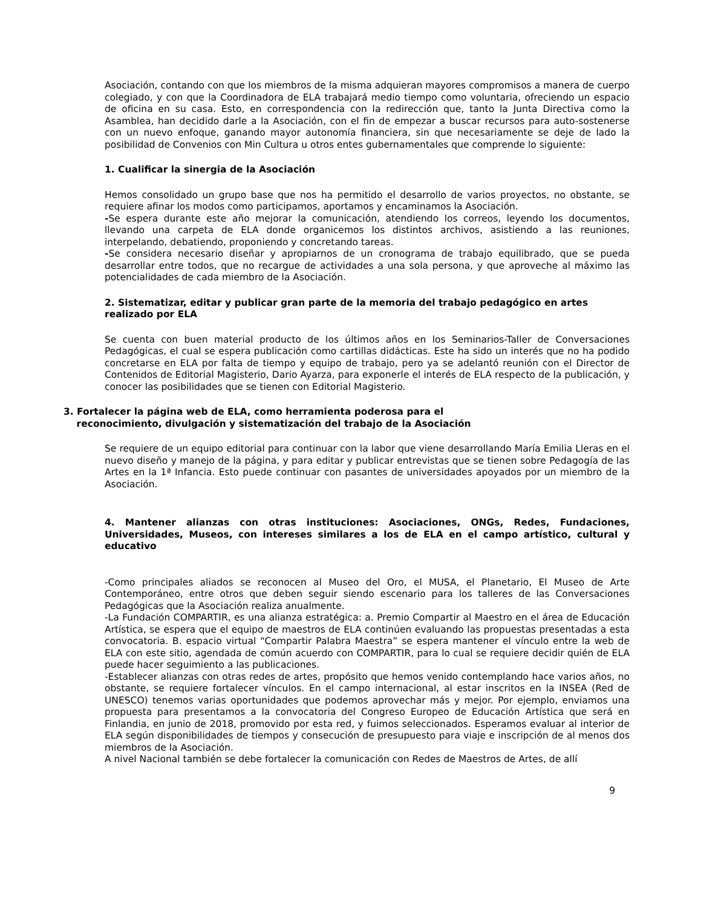Asociación, contando con que los miembros de la misma adquieran mayores compromisos a manera de cuerpo colegiado, y con que la Coordinadora de ELA trabajará medio tiempo como voluntaria, ofreciendo un espacio de oficina en su casa. Esto, en correspondencia con la redirección que, tanto la Junta Directiva como la Asamblea, han decidido darle a la Asociación, con el fin de empezar a buscar recursos para auto-sostenerse con un nuevo enfoque, ganando mayor autonomía financiera, sin que necesariamente se deje de lado la posibilidad de Convenios con Min Cultura u otros entes gubernamentales que comprende lo siguiente:
1. Cualificar la sinergia de la Asociación
Hemos consolidado un grupo base que nos ha permitido el desarrollo de varios proyectos, no obstante, se requiere afinar los modos como participamos, aportamos y encaminamos la Asociación.
-Se espera durante este año mejorar la comunicación, atendiendo los correos, leyendo los documentos, llevando una carpeta de ELA donde organicemos los distintos archivos, asistiendo a las reuniones, interpelando, debatiendo, proponiendo y concretando tareas.
-Se considera necesario diseñar y apropiarnos de un cronograma de trabajo equilibrado, que se pueda desarrollar entre todos, que no recargue de actividades a una sola persona, y que aproveche al máximo las potencialidades de cada miembro de la Asociación.
2. Sistematizar, editar y publicar gran parte de la memoria del trabajo pedagógico en artes realizado por ELA
Se cuenta con buen material producto de los últimos años en los Seminarios-Taller de Conversaciones Pedagógicas, el cual se espera publicación como cartillas didácticas. Este ha sido un interés que no ha podido concretarse en ELA por falta de tiempo y equipo de trabajo, pero ya se adelantó reunión con el Director de Contenidos de Editorial Magisterio, Dario Ayarza, para exponerle el interés de ELA respecto de la publicación, y conocer las posibilidades que se tienen con Editorial Magisterio.
3. Fortalecer la página web de ELA, como herramienta poderosa para el
reconocimiento, divulgación y sistematización del trabajo de la Asociación
Se requiere de un equipo editorial para continuar con la labor que viene desarrollando María Emilia Lleras en el nuevo diseño y manejo de la página, y para editar y publicar entrevistas que se tienen sobre Pedagogía de las Artes en la 1ª Infancia. Esto puede continuar con pasantes de universidades apoyados por un miembro de la Asociación.
4. Mantener alianzas con otras instituciones: Asociaciones, ONGs, Redes, Fundaciones, Universidades, Museos, con intereses similares a los de ELA en el campo artístico, cultural y educativo
-Como principales aliados se reconocen al Museo del Oro, el MUSA, el Planetario, El Museo de Arte Contemporáneo, entre otros que deben seguir siendo escenario para los talleres de las Conversaciones Pedagógicas que la Asociación realiza anualmente.
-La Fundación COMPARTIR, es una alianza estratégica: a. Premio Compartir al Maestro en el área de Educación Artística, se espera que el equipo de maestros de ELA continúen evaluando las propuestas presentadas a esta convocatoria. B. espacio virtual “Compartir Palabra Maestra” se espera mantener el vínculo entre la web de ELA con este sitio, agendada de común acuerdo con COMPARTIR, para lo cual se requiere decidir quién de ELA puede hacer seguimiento a las publicaciones.
-Establecer alianzas con otras redes de artes, propósito que hemos venido contemplando hace varios años, no obstante, se requiere fortalecer vínculos. En el campo internacional, al estar inscritos en la INSEA (Red de UNESCO) tenemos varias oportunidades que podemos aprovechar más y mejor. Por ejemplo, enviamos una propuesta para presentamos a la convocatoria del Congreso Europeo de Educación Artística que será en Finlandia, en junio de 2018, promovido por esta red, y fuimos seleccionados. Esperamos evaluar al interior de ELA según disponibilidades de tiempos y consecución de presupuesto para viaje e inscripción de al menos dos miembros de la Asociación.
A nivel Nacional también se debe fortalecer la comunicación con Redes de Maestros de Artes, de allí
9